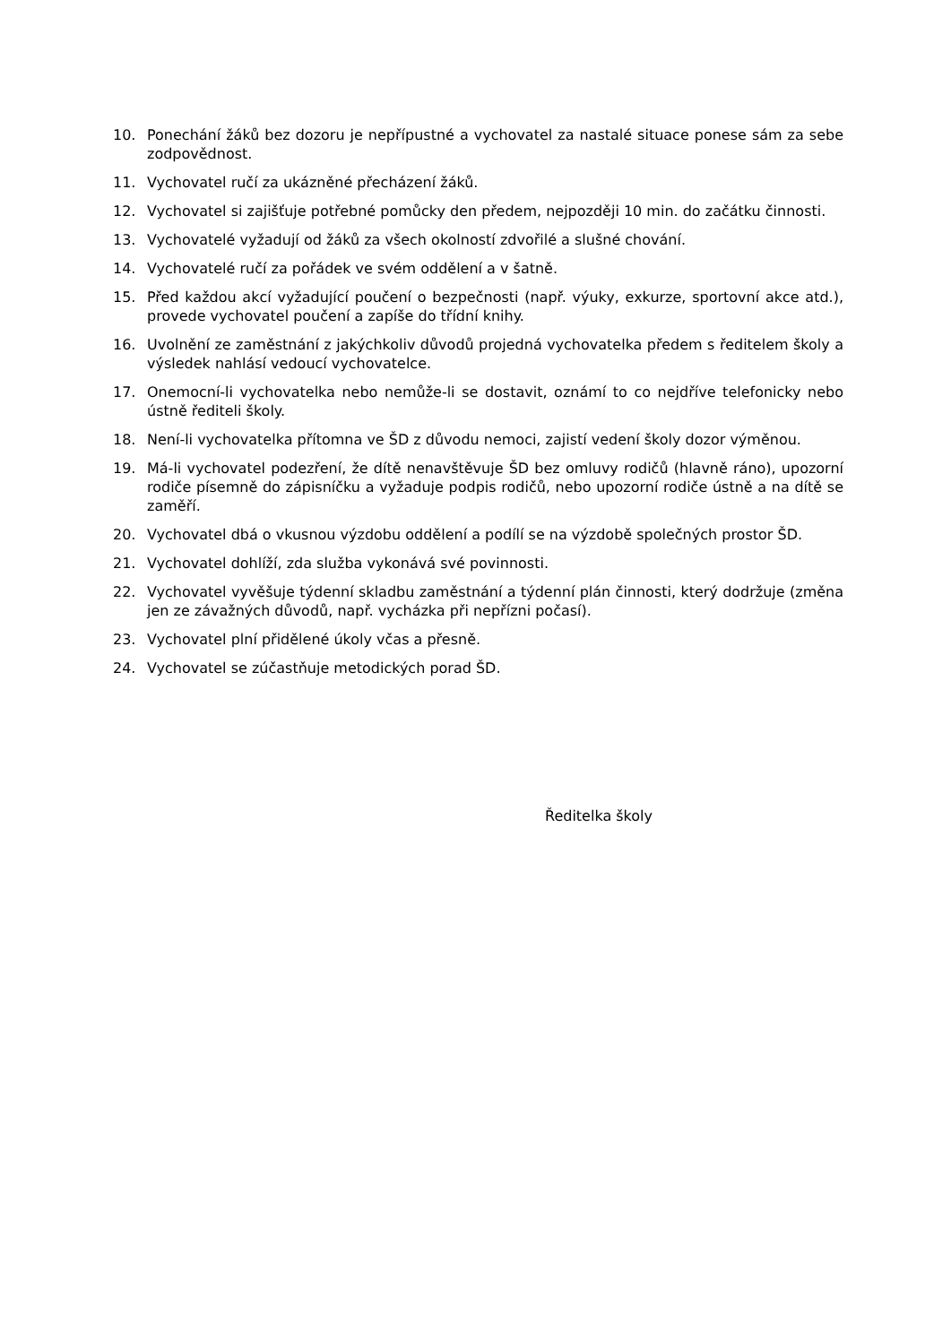10. Ponechání žáků bez dozoru je nepřípustné a vychovatel za nastalé situace ponese sám za sebe zodpovědnost.
11. Vychovatel ručí za ukázněné přecházení žáků.
12. Vychovatel si zajišťuje potřebné pomůcky den předem, nejpozději 10 min. do začátku činnosti.
13. Vychovatelé vyžadují od žáků za všech okolností zdvořilé a slušné chování.
14. Vychovatelé ručí za pořádek ve svém oddělení a v šatně.
15. Před každou akcí vyžadující poučení o bezpečnosti (např. výuky, exkurze, sportovní akce atd.), provede vychovatel poučení a zapíše do třídní knihy.
16. Uvolnění ze zaměstnání z jakýchkoliv důvodů projedná vychovatelka předem s ředitelem školy a výsledek nahlásí vedoucí vychovatelce.
17. Onemocní-li vychovatelka nebo nemůže-li se dostavit, oznámí to co nejdříve telefonicky nebo ústně řediteli školy.
18. Není-li vychovatelka přítomna ve ŠD z důvodu nemoci, zajistí vedení školy dozor výměnou.
19. Má-li vychovatel podezření, že dítě nenavštěvuje ŠD bez omluvy rodičů (hlavně ráno), upozorní rodiče písemně do zápisníčku a vyžaduje podpis rodičů, nebo upozorní rodiče ústně a na dítě se zaměří.
20. Vychovatel dbá o vkusnou výzdobu oddělení a podílí se na výzdobě společných prostor ŠD.
21. Vychovatel dohlíží, zda služba vykonává své povinnosti.
22. Vychovatel vyvěšuje týdenní skladbu zaměstnání a týdenní plán činnosti, který dodržuje (změna jen ze závažných důvodů, např. vycházka při nepřízni počasí).
23. Vychovatel plní přidělené úkoly včas a přesně.
24. Vychovatel se zúčastňuje metodických porad ŠD.
Ředitelka školy